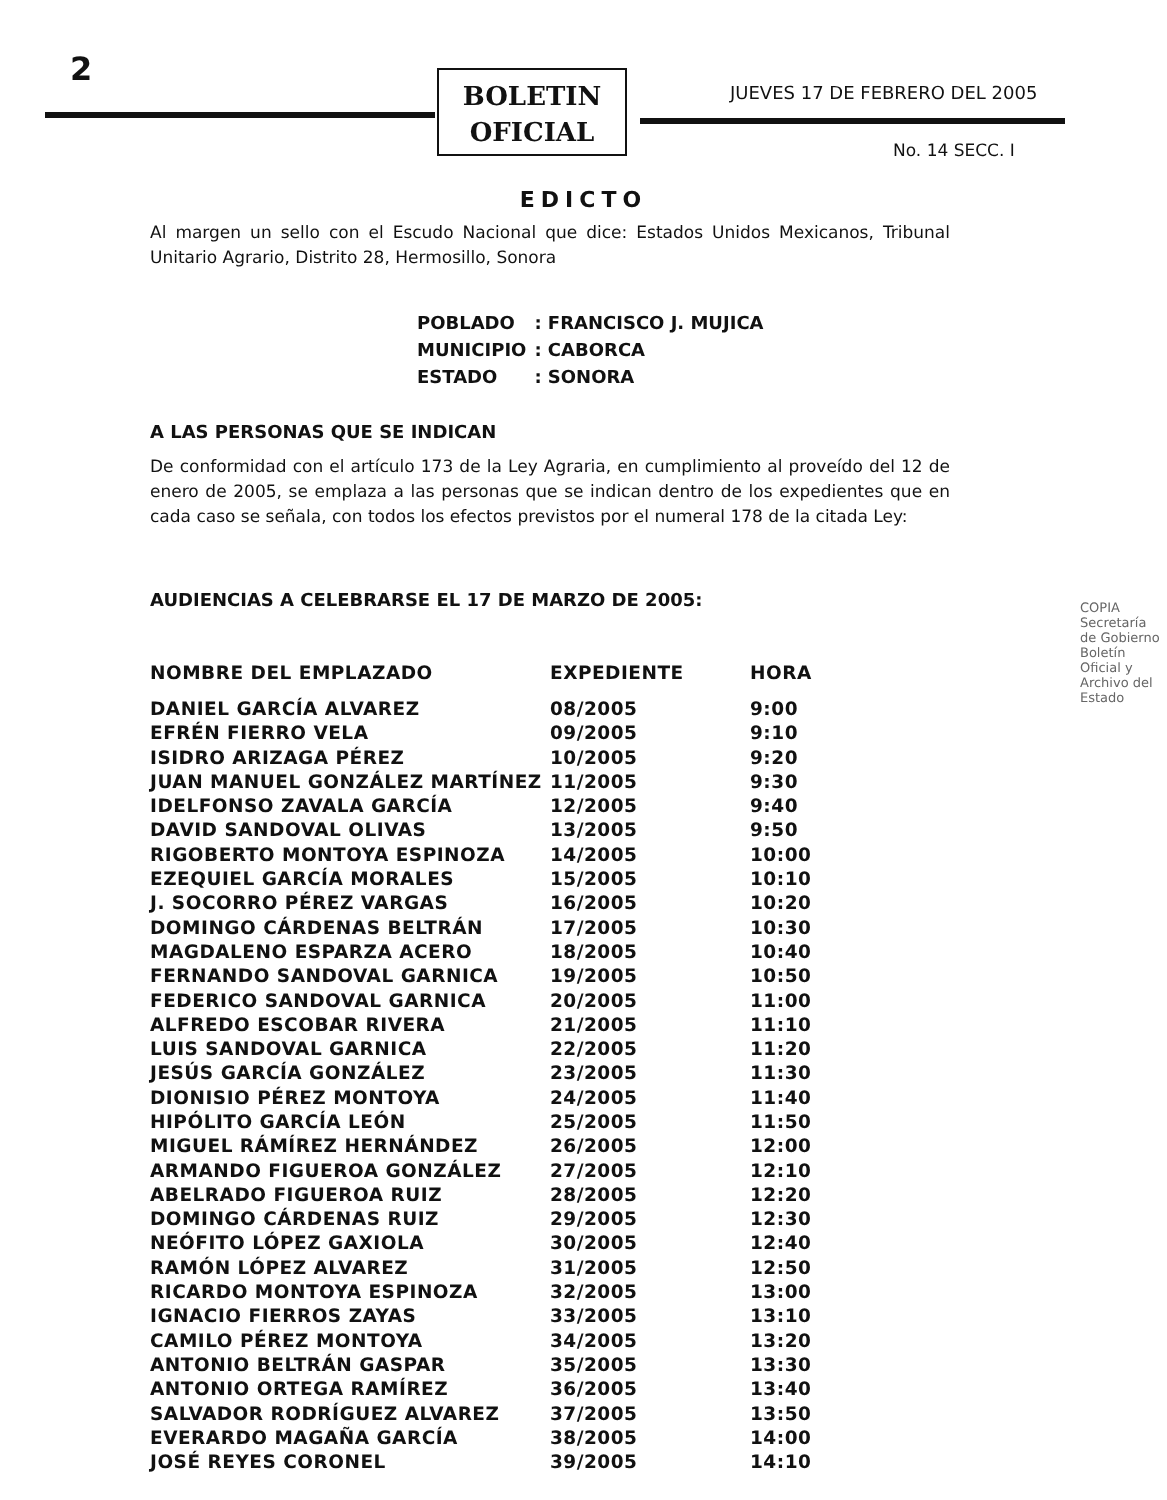2
BOLETIN
OFICIAL
JUEVES 17 DE FEBRERO DEL 2005
No. 14 SECC. I
EDICTO
Al margen un sello con el Escudo Nacional que dice: Estados Unidos Mexicanos, Tribunal Unitario Agrario, Distrito 28, Hermosillo, Sonora
| POBLADO | : FRANCISCO J. MUJICA |
| MUNICIPIO | : CABORCA |
| ESTADO | : SONORA |
A LAS PERSONAS QUE SE INDICAN
De conformidad con el artículo 173 de la Ley Agraria, en cumplimiento al proveído del 12 de enero de 2005, se emplaza a las personas que se indican dentro de los expedientes que en cada caso se señala, con todos los efectos previstos por el numeral 178 de la citada Ley:
AUDIENCIAS A CELEBRARSE EL 17 DE MARZO DE 2005:
| NOMBRE DEL EMPLAZADO | EXPEDIENTE | HORA |
| --- | --- | --- |
| DANIEL GARCÍA ALVAREZ | 08/2005 | 9:00 |
| EFRÉN FIERRO VELA | 09/2005 | 9:10 |
| ISIDRO ARIZAGA PÉREZ | 10/2005 | 9:20 |
| JUAN MANUEL GONZÁLEZ MARTÍNEZ | 11/2005 | 9:30 |
| IDELFONSO ZAVALA GARCÍA | 12/2005 | 9:40 |
| DAVID SANDOVAL OLIVAS | 13/2005 | 9:50 |
| RIGOBERTO MONTOYA ESPINOZA | 14/2005 | 10:00 |
| EZEQUIEL GARCÍA MORALES | 15/2005 | 10:10 |
| J. SOCORRO PÉREZ VARGAS | 16/2005 | 10:20 |
| DOMINGO CÁRDENAS BELTRÁN | 17/2005 | 10:30 |
| MAGDALENO ESPARZA ACERO | 18/2005 | 10:40 |
| FERNANDO SANDOVAL GARNICA | 19/2005 | 10:50 |
| FEDERICO SANDOVAL GARNICA | 20/2005 | 11:00 |
| ALFREDO ESCOBAR RIVERA | 21/2005 | 11:10 |
| LUIS SANDOVAL GARNICA | 22/2005 | 11:20 |
| JESÚS GARCÍA GONZÁLEZ | 23/2005 | 11:30 |
| DIONISIO PÉREZ MONTOYA | 24/2005 | 11:40 |
| HIPÓLITO GARCÍA LEÓN | 25/2005 | 11:50 |
| MIGUEL RÁMÍREZ HERNÁNDEZ | 26/2005 | 12:00 |
| ARMANDO FIGUEROA GONZÁLEZ | 27/2005 | 12:10 |
| ABELRADO FIGUEROA RUIZ | 28/2005 | 12:20 |
| DOMINGO CÁRDENAS RUIZ | 29/2005 | 12:30 |
| NEÓFITO LÓPEZ GAXIOLA | 30/2005 | 12:40 |
| RAMÓN LÓPEZ ALVAREZ | 31/2005 | 12:50 |
| RICARDO MONTOYA ESPINOZA | 32/2005 | 13:00 |
| IGNACIO FIERROS ZAYAS | 33/2005 | 13:10 |
| CAMILO PÉREZ MONTOYA | 34/2005 | 13:20 |
| ANTONIO BELTRÁN GASPAR | 35/2005 | 13:30 |
| ANTONIO ORTEGA RAMÍREZ | 36/2005 | 13:40 |
| SALVADOR RODRÍGUEZ ALVAREZ | 37/2005 | 13:50 |
| EVERARDO MAGAÑA GARCÍA | 38/2005 | 14:00 |
| JOSÉ REYES CORONEL | 39/2005 | 14:10 |
COPIA
Secretaría de Gobierno
Boletín Oficial y Archivo del Estado